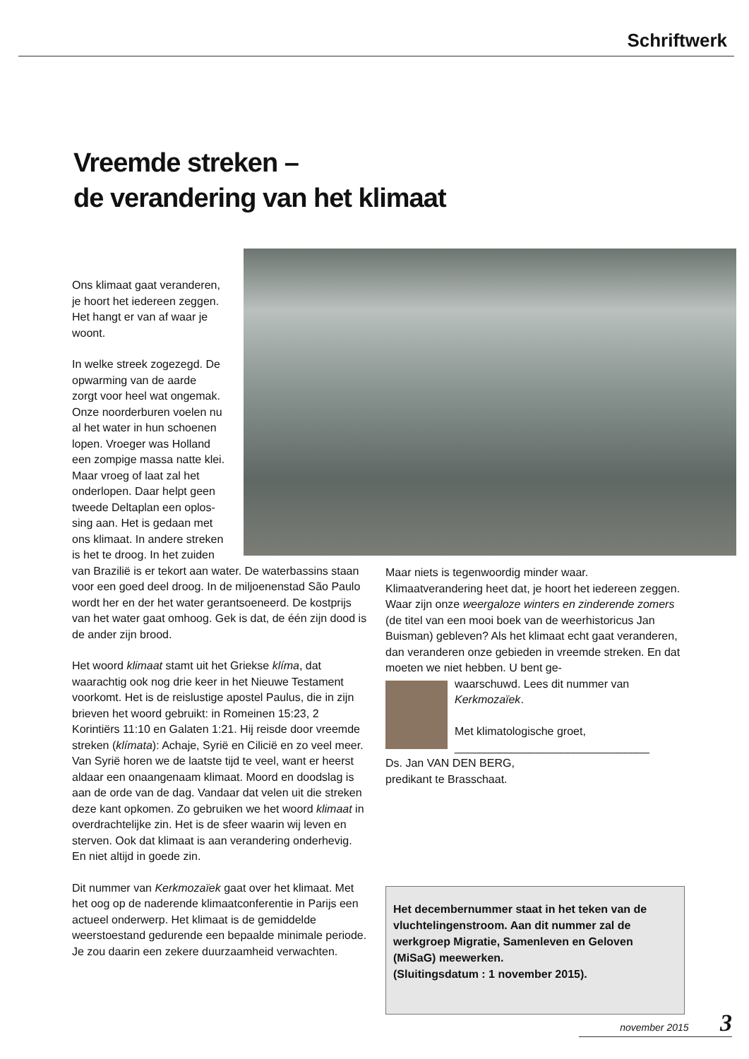Schriftwerk
Vreemde streken –
de verandering van het klimaat
Ons klimaat gaat veranderen,
je hoort het iedereen zeggen.
Het hangt er van af waar je
woont.
In welke streek zogezegd. De
opwarming van de aarde
zorgt voor heel wat ongemak.
Onze noorderburen voelen nu
al het water in hun schoenen
lopen. Vroeger was Holland
een zompige massa natte klei.
Maar vroeg of laat zal het
onderlopen. Daar helpt geen
tweede Deltaplan een oplos-
sing aan. Het is gedaan met
ons klimaat. In andere streken
is het te droog. In het zuiden
van Brazilië is er tekort aan water. De waterbassins staan voor een goed deel droog. In de miljoenenstad São Paulo wordt her en der het water gerantsoeneerd. De kostprijs van het water gaat omhoog. Gek is dat, de één zijn dood is de ander zijn brood.
Het woord klimaat stamt uit het Griekse klíma, dat waarachtig ook nog drie keer in het Nieuwe Testament voorkomt. Het is de reislustige apostel Paulus, die in zijn brieven het woord gebruikt: in Romeinen 15:23, 2 Korintiërs 11:10 en Galaten 1:21. Hij reisde door vreemde streken (klímata): Achaje, Syrië en Cilicië en zo veel meer. Van Syrië horen we de laatste tijd te veel, want er heerst aldaar een onaangenaam klimaat. Moord en doodslag is aan de orde van de dag. Vandaar dat velen uit die streken deze kant opkomen. Zo gebruiken we het woord klimaat in overdrachtelijke zin. Het is de sfeer waarin wij leven en sterven. Ook dat klimaat is aan verandering onderhevig. En niet altijd in goede zin.
Dit nummer van Kerkmozaïek gaat over het klimaat. Met het oog op de naderende klimaatconferentie in Parijs een actueel onderwerp. Het klimaat is de gemiddelde weerstoestand gedurende een bepaalde minimale periode. Je zou daarin een zekere duurzaamheid verwachten.
Maar niets is tegenwoordig minder waar. Klimaatverandering heet dat, je hoort het iedereen zeggen. Waar zijn onze weergaloze winters en zinderende zomers (de titel van een mooi boek van de weerhistoricus Jan Buisman) gebleven? Als het klimaat echt gaat veranderen, dan veranderen onze gebieden in vreemde streken. En dat moeten we niet hebben. U bent ge-
waarschuwd. Lees dit nummer van Kerkmozaïek.
Met klimatologische groet,
_______________________________
Ds. Jan VAN DEN BERG,
predikant te Brasschaat.
Het decembernummer staat in het teken van de vluchtelingenstroom. Aan dit nummer zal de werkgroep Migratie, Samenleven en Geloven (MiSaG) meewerken.
(Sluitingsdatum : 1 november 2015).
november 2015 3